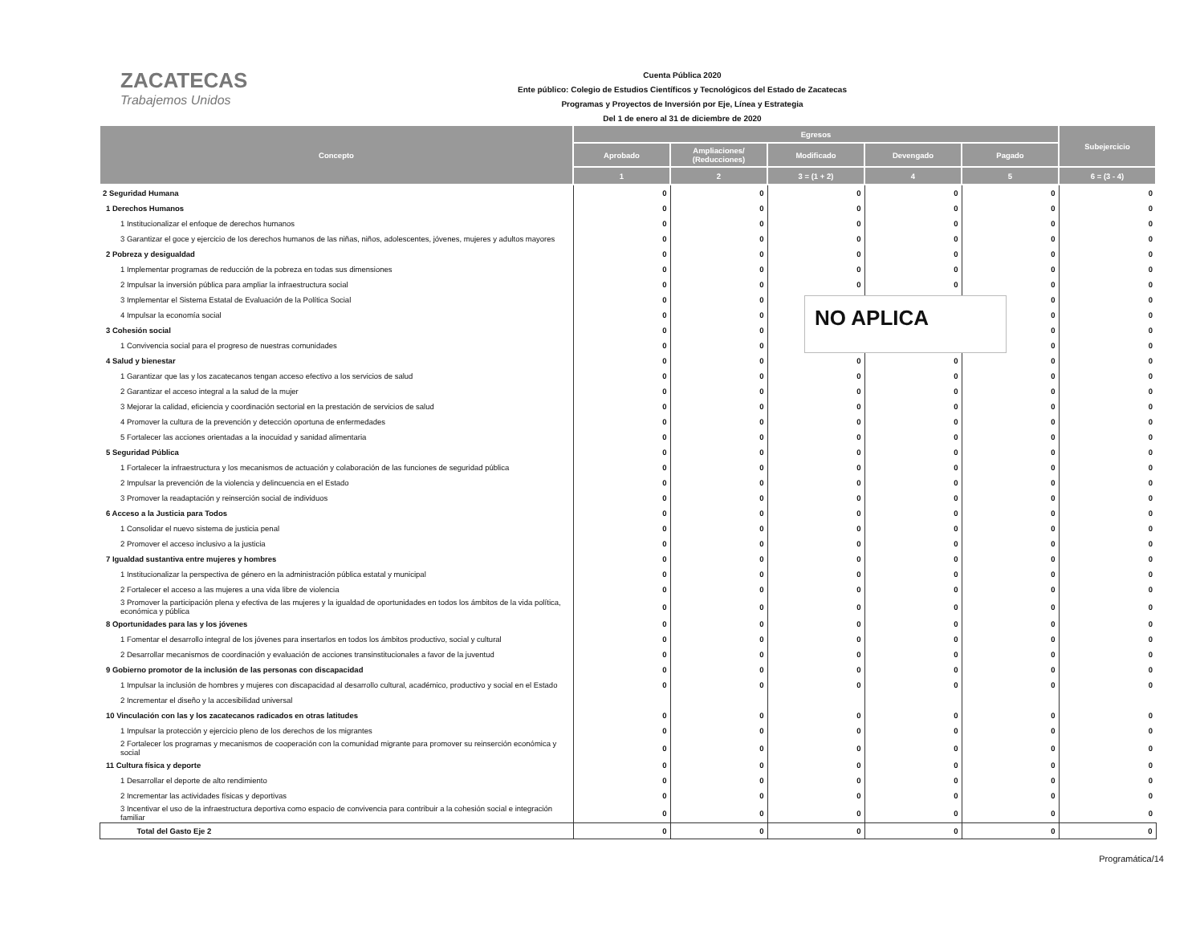ZACATECAS
Trabajemos Unidos
Cuenta Pública 2020
Ente público: Colegio de Estudios Científicos y Tecnológicos del Estado de Zacatecas
Programas y Proyectos de Inversión por Eje, Línea y Estrategia
Del 1 de enero al 31 de diciembre de 2020
| Concepto | Egresos | | | | | Subejercicio |
| --- | --- | --- | --- | --- | --- | --- |
| | Aprobado | Ampliaciones/ (Reducciones) | Modificado | Devengado | Pagado | |
| | 1 | 2 | 3 = (1 + 2) | 4 | 5 | 6 = (3 - 4) |
| 2 Seguridad Humana | 0 | 0 | 0 | 0 | 0 | 0 |
| 1 Derechos Humanos | 0 | 0 | 0 | 0 | 0 | 0 |
| 1 Institucionalizar el enfoque de derechos humanos | 0 | 0 | 0 | 0 | 0 | 0 |
| 3 Garantizar el goce y ejercicio de los derechos humanos de las niñas, niños, adolescentes, jóvenes, mujeres y adultos mayores | 0 | 0 | 0 | 0 | 0 | 0 |
| 2 Pobreza y desigualdad | 0 | 0 | 0 | 0 | 0 | 0 |
| 1 Implementar programas de reducción de la pobreza en todas sus dimensiones | 0 | 0 | 0 | 0 | 0 | 0 |
| 2 Impulsar la inversión pública para ampliar la infraestructura social | 0 | 0 | 0 | 0 | 0 | 0 |
| 3 Implementar el Sistema Estatal de Evaluación de la Política Social | 0 | 0 | | | 0 | 0 |
| 4 Impulsar la economía social | 0 | 0 | | | 0 | 0 |
| 3 Cohesión social | 0 | 0 | | | 0 | 0 |
| 1 Convivencia social para el progreso de nuestras comunidades | 0 | 0 | | | 0 | 0 |
| 4 Salud y bienestar | 0 | 0 | 0 | 0 | 0 | 0 |
| 1 Garantizar que las y los zacatecanos tengan acceso efectivo a los servicios de salud | 0 | 0 | 0 | 0 | 0 | 0 |
| 2 Garantizar el acceso integral a la salud de la mujer | 0 | 0 | 0 | 0 | 0 | 0 |
| 3 Mejorar la calidad, eficiencia y coordinación sectorial en la prestación de servicios de salud | 0 | 0 | 0 | 0 | 0 | 0 |
| 4 Promover la cultura de la prevención y detección oportuna de enfermedades | 0 | 0 | 0 | 0 | 0 | 0 |
| 5 Fortalecer las acciones orientadas a la inocuidad y sanidad alimentaria | 0 | 0 | 0 | 0 | 0 | 0 |
| 5 Seguridad Pública | 0 | 0 | 0 | 0 | 0 | 0 |
| 1 Fortalecer la infraestructura y los mecanismos de actuación y colaboración de las funciones de seguridad pública | 0 | 0 | 0 | 0 | 0 | 0 |
| 2 Impulsar la prevención de la violencia y delincuencia en el Estado | 0 | 0 | 0 | 0 | 0 | 0 |
| 3 Promover la readaptación y reinserción social de individuos | 0 | 0 | 0 | 0 | 0 | 0 |
| 6 Acceso a la Justicia para Todos | 0 | 0 | 0 | 0 | 0 | 0 |
| 1 Consolidar el nuevo sistema de justicia penal | 0 | 0 | 0 | 0 | 0 | 0 |
| 2 Promover el acceso inclusivo a la justicia | 0 | 0 | 0 | 0 | 0 | 0 |
| 7 Igualdad sustantiva entre mujeres y hombres | 0 | 0 | 0 | 0 | 0 | 0 |
| 1 Institucionalizar la perspectiva de género en la administración pública estatal y municipal | 0 | 0 | 0 | 0 | 0 | 0 |
| 2 Fortalecer el acceso a las mujeres a una vida libre de violencia | 0 | 0 | 0 | 0 | 0 | 0 |
| 3 Promover la participación plena y efectiva de las mujeres y la igualdad de oportunidades en todos los ámbitos de la vida política, económica y pública | 0 | 0 | 0 | 0 | 0 | 0 |
| 8 Oportunidades para las y los jóvenes | 0 | 0 | 0 | 0 | 0 | 0 |
| 1 Fomentar el desarrollo integral de los jóvenes para insertarlos en todos los ámbitos productivo, social y cultural | 0 | 0 | 0 | 0 | 0 | 0 |
| 2 Desarrollar mecanismos de coordinación y evaluación de acciones transinstitucionales a favor de la juventud | 0 | 0 | 0 | 0 | 0 | 0 |
| 9 Gobierno promotor de la inclusión de las personas con discapacidad | 0 | 0 | 0 | 0 | 0 | 0 |
| 1 Impulsar la inclusión de hombres y mujeres con discapacidad al desarrollo cultural, académico, productivo y social en el Estado | 0 | 0 | 0 | 0 | 0 | 0 |
| 2 Incrementar el diseño y la accesibilidad universal | | | | | | |
| 10 Vinculación con las y los zacatecanos radicados en otras latitudes | 0 | 0 | 0 | 0 | 0 | 0 |
| 1 Impulsar la protección y ejercicio pleno de los derechos de los migrantes | 0 | 0 | 0 | 0 | 0 | 0 |
| 2 Fortalecer los programas y mecanismos de cooperación con la comunidad migrante para promover su reinserción económica y social | 0 | 0 | 0 | 0 | 0 | 0 |
| 11 Cultura física y deporte | 0 | 0 | 0 | 0 | 0 | 0 |
| 1 Desarrollar el deporte de alto rendimiento | 0 | 0 | 0 | 0 | 0 | 0 |
| 2 Incrementar las actividades físicas y deportivas | 0 | 0 | 0 | 0 | 0 | 0 |
| 3 Incentivar el uso de la infraestructura deportiva como espacio de convivencia para contribuir a la cohesión social e integración familiar | 0 | 0 | 0 | 0 | 0 | 0 |
| Total del Gasto Eje 2 | 0 | 0 | 0 | 0 | 0 | 0 |
NO APLICA
Programática/14